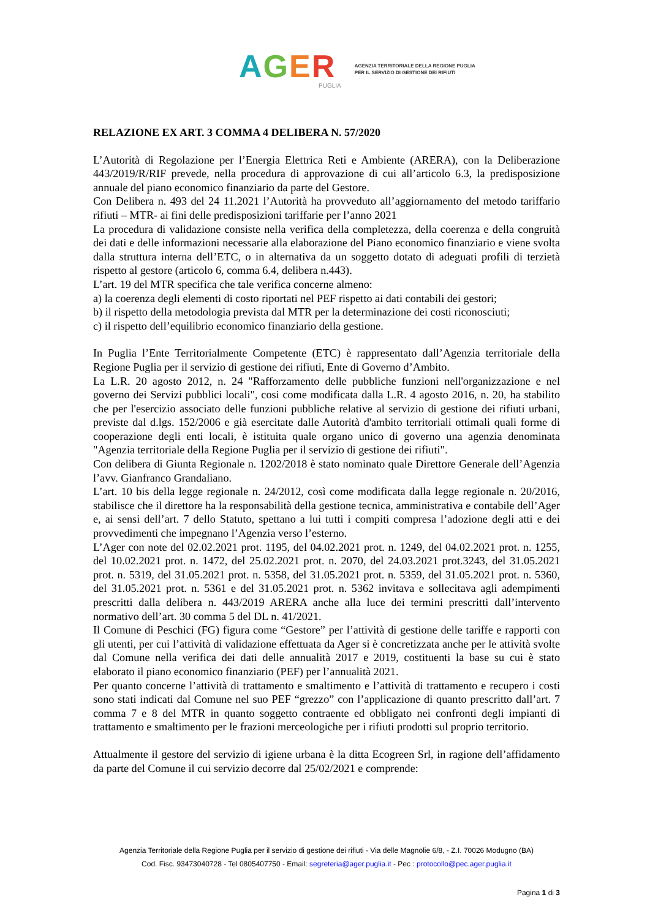AGER
PUGLIA
AGENZIA TERRITORIALE DELLA REGIONE PUGLIA
PER IL SERVIZIO DI GESTIONE DEI RIFIUTI
RELAZIONE EX ART. 3 COMMA 4 DELIBERA N. 57/2020
L’Autorità di Regolazione per l’Energia Elettrica Reti e Ambiente (ARERA), con la Deliberazione 443/2019/R/RIF prevede, nella procedura di approvazione di cui all’articolo 6.3, la predisposizione annuale del piano economico finanziario da parte del Gestore.
Con Delibera n. 493 del 24 11.2021 l’Autorità ha provveduto all’aggiornamento del metodo tariffario rifiuti – MTR- ai fini delle predisposizioni tariffarie per l’anno 2021
La procedura di validazione consiste nella verifica della completezza, della coerenza e della congruità dei dati e delle informazioni necessarie alla elaborazione del Piano economico finanziario e viene svolta dalla struttura interna dell’ETC, o in alternativa da un soggetto dotato di adeguati profili di terzietà rispetto al gestore (articolo 6, comma 6.4, delibera n.443).
L’art. 19 del MTR specifica che tale verifica concerne almeno:
a) la coerenza degli elementi di costo riportati nel PEF rispetto ai dati contabili dei gestori;
b) il rispetto della metodologia prevista dal MTR per la determinazione dei costi riconosciuti;
c) il rispetto dell’equilibrio economico finanziario della gestione.
In Puglia l’Ente Territorialmente Competente (ETC) è rappresentato dall’Agenzia territoriale della Regione Puglia per il servizio di gestione dei rifiuti, Ente di Governo d’Ambito.
La L.R. 20 agosto 2012, n. 24 "Rafforzamento delle pubbliche funzioni nell'organizzazione e nel governo dei Servizi pubblici locali", cosi come modificata dalla L.R. 4 agosto 2016, n. 20, ha stabilito che per l'esercizio associato delle funzioni pubbliche relative al servizio di gestione dei rifiuti urbani, previste dal d.lgs. 152/2006 e già esercitate dalle Autorità d'ambito territoriali ottimali quali forme di cooperazione degli enti locali, è istituita quale organo unico di governo una agenzia denominata "Agenzia territoriale della Regione Puglia per il servizio di gestione dei rifiuti".
Con delibera di Giunta Regionale n. 1202/2018 è stato nominato quale Direttore Generale dell’Agenzia l’avv. Gianfranco Grandaliano.
L’art. 10 bis della legge regionale n. 24/2012, così come modificata dalla legge regionale n. 20/2016, stabilisce che il direttore ha la responsabilità della gestione tecnica, amministrativa e contabile dell’Ager e, ai sensi dell’art. 7 dello Statuto, spettano a lui tutti i compiti compresa l’adozione degli atti e dei provvedimenti che impegnano l’Agenzia verso l’esterno.
L’Ager con note del 02.02.2021 prot. 1195, del 04.02.2021 prot. n. 1249, del 04.02.2021 prot. n. 1255, del 10.02.2021 prot. n. 1472, del 25.02.2021 prot. n. 2070, del 24.03.2021 prot.3243, del 31.05.2021 prot. n. 5319, del 31.05.2021 prot. n. 5358, del 31.05.2021 prot. n. 5359, del 31.05.2021 prot. n. 5360, del 31.05.2021 prot. n. 5361 e del 31.05.2021 prot. n. 5362 invitava e sollecitava agli adempimenti prescritti dalla delibera n. 443/2019 ARERA anche alla luce dei termini prescritti dall’intervento normativo dell’art. 30 comma 5 del DL n. 41/2021.
Il Comune di Peschici (FG) figura come “Gestore” per l’attività di gestione delle tariffe e rapporti con gli utenti, per cui l’attività di validazione effettuata da Ager si è concretizzata anche per le attività svolte dal Comune nella verifica dei dati delle annualità 2017 e 2019, costituenti la base su cui è stato elaborato il piano economico finanziario (PEF) per l’annualità 2021.
Per quanto concerne l’attività di trattamento e smaltimento e l’attività di trattamento e recupero i costi sono stati indicati dal Comune nel suo PEF “grezzo” con l’applicazione di quanto prescritto dall’art. 7 comma 7 e 8 del MTR in quanto soggetto contraente ed obbligato nei confronti degli impianti di trattamento e smaltimento per le frazioni merceologiche per i rifiuti prodotti sul proprio territorio.
Attualmente il gestore del servizio di igiene urbana è la ditta Ecogreen Srl, in ragione dell’affidamento da parte del Comune il cui servizio decorre dal 25/02/2021 e comprende:
Agenzia Territoriale della Regione Puglia per il servizio di gestione dei rifiuti - Via delle Magnolie 6/8, - Z.I. 70026 Modugno (BA)
Cod. Fisc. 93473040728 - Tel 0805407750 - Email: segreteria@ager.puglia.it - Pec : protocollo@pec.ager.puglia.it
Pagina 1 di 3